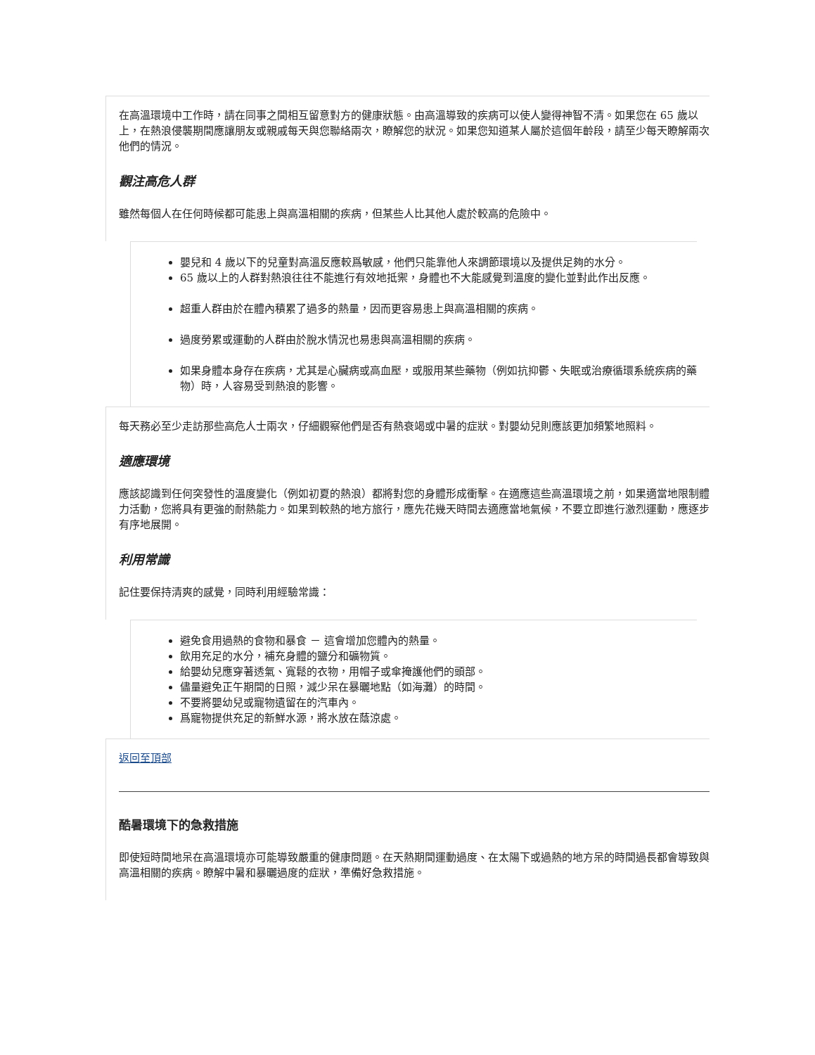在高溫環境中工作時，請在同事之間相互留意對方的健康狀態。由高溫導致的疾病可以使人變得神智不清。如果您在 65 歲以上，在熱浪侵襲期間應讓朋友或親戚每天與您聯絡兩次，瞭解您的狀況。如果您知道某人屬於這個年齡段，請至少每天瞭解兩次他們的情況。
觀注高危人群
雖然每個人在任何時候都可能患上與高溫相關的疾病，但某些人比其他人處於較高的危險中。
嬰兒和 4 歲以下的兒童對高溫反應較爲敏感，他們只能靠他人來調節環境以及提供足夠的水分。
65 歲以上的人群對熱浪往往不能進行有效地抵禦，身體也不大能感覺到溫度的變化並對此作出反應。
超重人群由於在體內積累了過多的熱量，因而更容易患上與高溫相關的疾病。
過度勞累或運動的人群由於脫水情況也易患與高溫相關的疾病。
如果身體本身存在疾病，尤其是心臟病或高血壓，或服用某些藥物（例如抗抑鬱、失眠或治療循環系統疾病的藥物）時，人容易受到熱浪的影響。
每天務必至少走訪那些高危人士兩次，仔細觀察他們是否有熱衰竭或中暑的症狀。對嬰幼兒則應該更加頻繁地照料。
適應環境
應該認識到任何突發性的溫度變化（例如初夏的熱浪）都將對您的身體形成衝擊。在適應這些高溫環境之前，如果適當地限制體力活動，您將具有更強的耐熱能力。如果到較熱的地方旅行，應先花幾天時間去適應當地氣候，不要立即進行激烈運動，應逐步有序地展開。
利用常識
記住要保持清爽的感覺，同時利用經驗常識：
避免食用過熱的食物和暴食 － 這會增加您體內的熱量。
飲用充足的水分，補充身體的鹽分和礦物質。
給嬰幼兒應穿著透氣、寬鬆的衣物，用帽子或傘掩護他們的頭部。
儘量避免正午期間的日照，減少呆在暴曬地點（如海灘）的時間。
不要將嬰幼兒或寵物遺留在的汽車內。
爲寵物提供充足的新鮮水源，將水放在蔭涼處。
返回至頂部
酷暑環境下的急救措施
即使短時間地呆在高溫環境亦可能導致嚴重的健康問題。在天熱期間運動過度、在太陽下或過熱的地方呆的時間過長都會導致與高溫相關的疾病。瞭解中暑和暴曬過度的症狀，準備好急救措施。